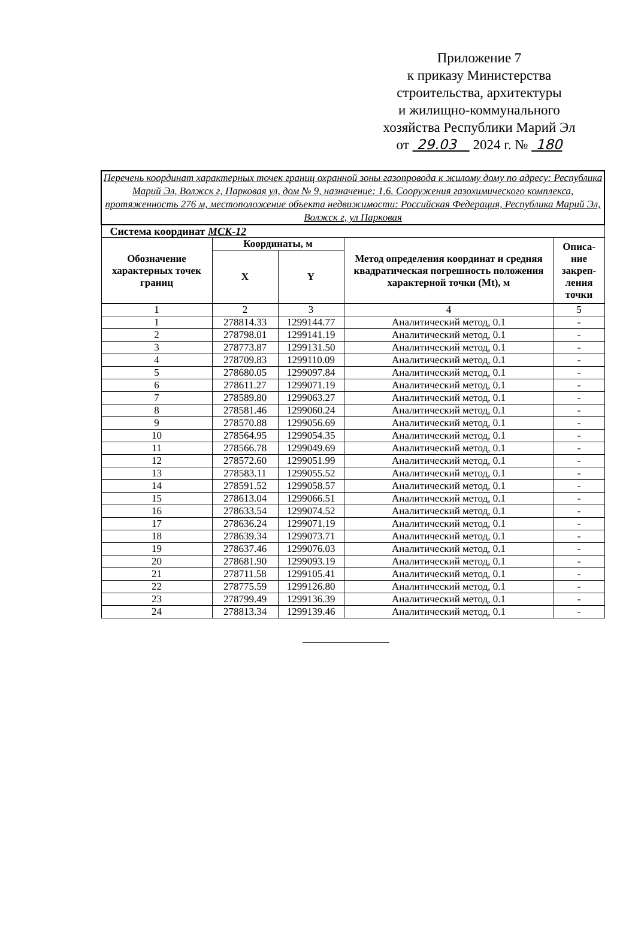Приложение 7
к приказу Министерства
строительства, архитектуры
и жилищно-коммунального
хозяйства Республики Марий Эл
от 29.03 2024 г. № 180
| Перечень координат характерных точек границ охранной зоны газопровода к жилому дому по адресу: Республика Марий Эл, Волжск г, Парковая ул, дом № 9, назначение: 1.6. Сооружения газохимического комплекса, протяженность 276 м, местоположение объекта недвижимости: Российская Федерация, Республика Марий Эл, Волжск г, ул Парковая | | | | |
| Система координат МСК-12 | | | | |
| Обозначение характерных точек границ | Координаты, м | | Метод определения координат и средняя квадратическая погрешность положения характерной точки (Mt), м | Описа-ние закреп-ления точки |
| | X | Y | | |
| 1 | 2 | 3 | 4 | 5 |
| 1 | 278814.33 | 1299144.77 | Аналитический метод, 0.1 | - |
| 2 | 278798.01 | 1299141.19 | Аналитический метод, 0.1 | - |
| 3 | 278773.87 | 1299131.50 | Аналитический метод, 0.1 | - |
| 4 | 278709.83 | 1299110.09 | Аналитический метод, 0.1 | - |
| 5 | 278680.05 | 1299097.84 | Аналитический метод, 0.1 | - |
| 6 | 278611.27 | 1299071.19 | Аналитический метод, 0.1 | - |
| 7 | 278589.80 | 1299063.27 | Аналитический метод, 0.1 | - |
| 8 | 278581.46 | 1299060.24 | Аналитический метод, 0.1 | - |
| 9 | 278570.88 | 1299056.69 | Аналитический метод, 0.1 | - |
| 10 | 278564.95 | 1299054.35 | Аналитический метод, 0.1 | - |
| 11 | 278566.78 | 1299049.69 | Аналитический метод, 0.1 | - |
| 12 | 278572.60 | 1299051.99 | Аналитический метод, 0.1 | - |
| 13 | 278583.11 | 1299055.52 | Аналитический метод, 0.1 | - |
| 14 | 278591.52 | 1299058.57 | Аналитический метод, 0.1 | - |
| 15 | 278613.04 | 1299066.51 | Аналитический метод, 0.1 | - |
| 16 | 278633.54 | 1299074.52 | Аналитический метод, 0.1 | - |
| 17 | 278636.24 | 1299071.19 | Аналитический метод, 0.1 | - |
| 18 | 278639.34 | 1299073.71 | Аналитический метод, 0.1 | - |
| 19 | 278637.46 | 1299076.03 | Аналитический метод, 0.1 | - |
| 20 | 278681.90 | 1299093.19 | Аналитический метод, 0.1 | - |
| 21 | 278711.58 | 1299105.41 | Аналитический метод, 0.1 | - |
| 22 | 278775.59 | 1299126.80 | Аналитический метод, 0.1 | - |
| 23 | 278799.49 | 1299136.39 | Аналитический метод, 0.1 | - |
| 24 | 278813.34 | 1299139.46 | Аналитический метод, 0.1 | - |